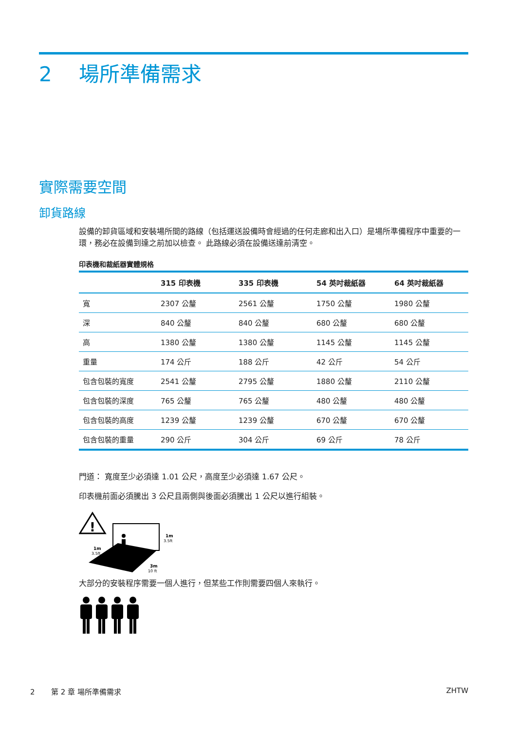2 場所準備需求
實際需要空間
卸貨路線
設備的卸貨區域和安裝場所間的路線（包括運送設備時會經過的任何走廊和出入口）是場所準備程序中重要的一環，務必在設備到達之前加以檢查。 此路線必須在設備送達前清空。
印表機和裁紙器實體規格
| | 315 印表機 | 335 印表機 | 54 英吋裁紙器 | 64 英吋裁紙器 |
| --- | --- | --- | --- | --- |
| 寬 | 2307 公釐 | 2561 公釐 | 1750 公釐 | 1980 公釐 |
| 深 | 840 公釐 | 840 公釐 | 680 公釐 | 680 公釐 |
| 高 | 1380 公釐 | 1380 公釐 | 1145 公釐 | 1145 公釐 |
| 重量 | 174 公斤 | 188 公斤 | 42 公斤 | 54 公斤 |
| 包含包裝的寬度 | 2541 公釐 | 2795 公釐 | 1880 公釐 | 2110 公釐 |
| 包含包裝的深度 | 765 公釐 | 765 公釐 | 480 公釐 | 480 公釐 |
| 包含包裝的高度 | 1239 公釐 | 1239 公釐 | 670 公釐 | 670 公釐 |
| 包含包裝的重量 | 290 公斤 | 304 公斤 | 69 公斤 | 78 公斤 |
門道： 寬度至少必須達 1.01 公尺，高度至少必須達 1.67 公尺。
印表機前面必須騰出 3 公尺且兩側與後面必須騰出 1 公尺以進行組裝。
!
1m
3.5ft
1m
3.5ft
3m
10 ft
大部分的安裝程序需要一個人進行，但某些工作則需要四個人來執行。
2 第 2 章 場所準備需求 ZHTW